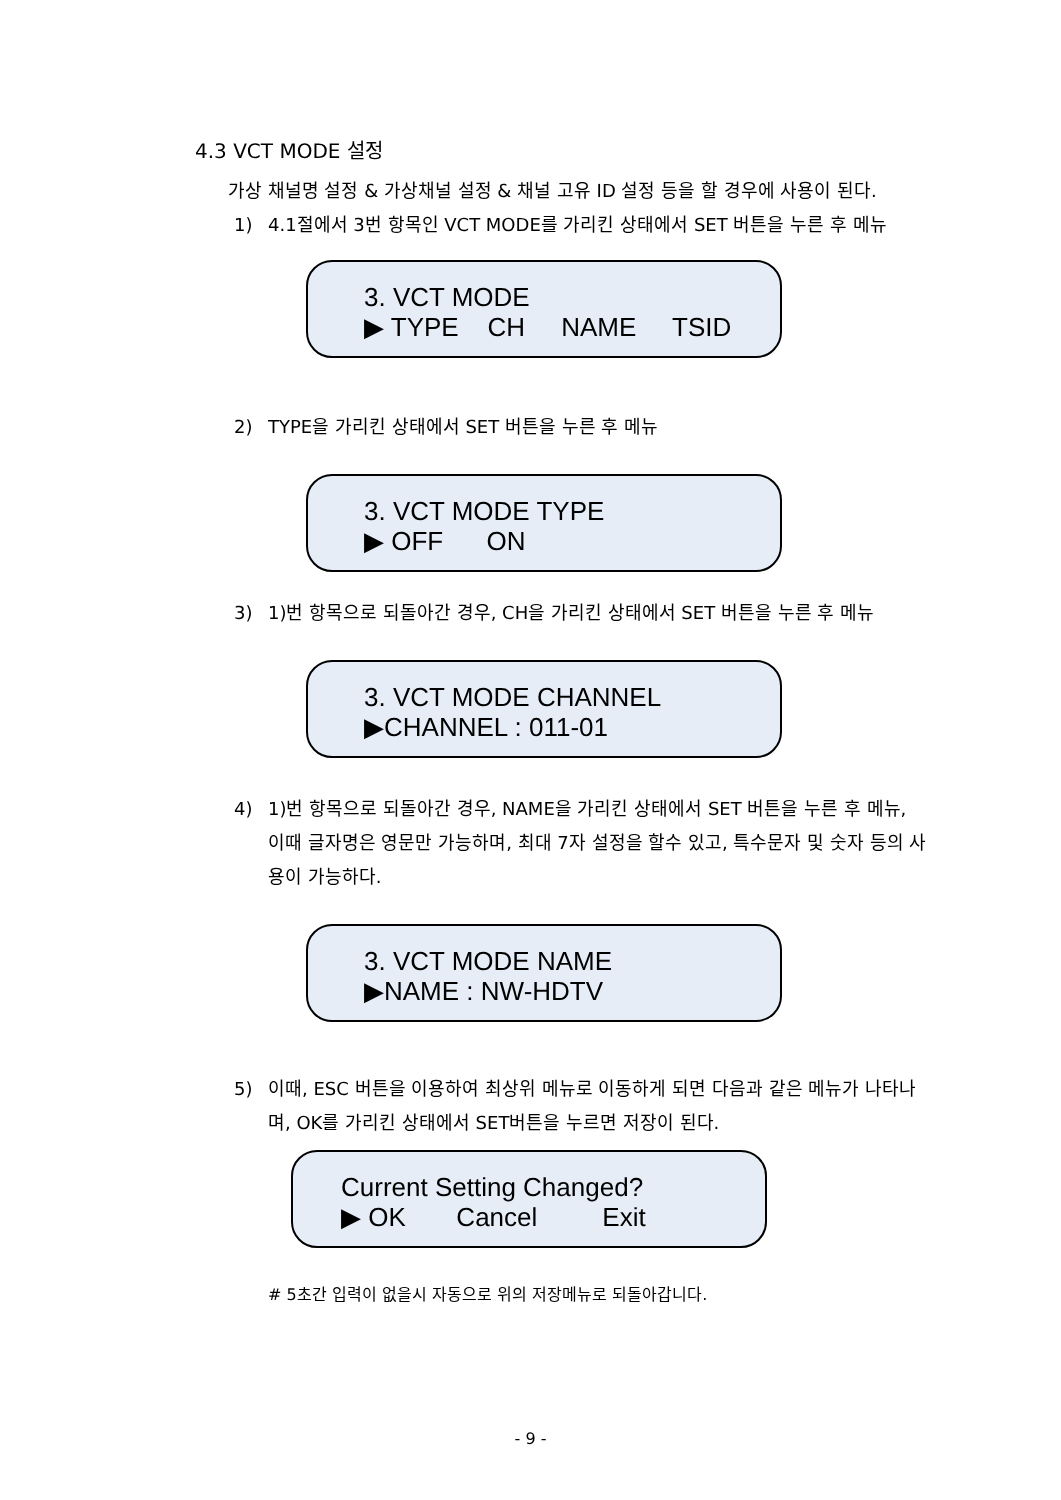4.3 VCT MODE 설정
가상 채널명 설정 & 가상채널 설정 & 채널 고유 ID 설정 등을 할 경우에 사용이 된다.
1) 4.1절에서 3번 항목인 VCT MODE를 가리킨 상태에서 SET 버튼을 누른 후 메뉴
3. VCT MODE
▶ TYPE CH NAME TSID
2) TYPE을 가리킨 상태에서 SET 버튼을 누른 후 메뉴
3. VCT MODE TYPE
▶ OFF ON
3) 1)번 항목으로 되돌아간 경우, CH을 가리킨 상태에서 SET 버튼을 누른 후 메뉴
3. VCT MODE CHANNEL
▶CHANNEL : 011-01
4) 1)번 항목으로 되돌아간 경우, NAME을 가리킨 상태에서 SET 버튼을 누른 후 메뉴, 이때 글자명은 영문만 가능하며, 최대 7자 설정을 할수 있고, 특수문자 및 숫자 등의 사용이 가능하다.
3. VCT MODE NAME
▶NAME : NW-HDTV
5) 이때, ESC 버튼을 이용하여 최상위 메뉴로 이동하게 되면 다음과 같은 메뉴가 나타나며, OK를 가리킨 상태에서 SET버튼을 누르면 저장이 된다.
Current Setting Changed?
▶ OK Cancel Exit
# 5초간 입력이 없을시 자동으로 위의 저장메뉴로 되돌아갑니다.
- 9 -